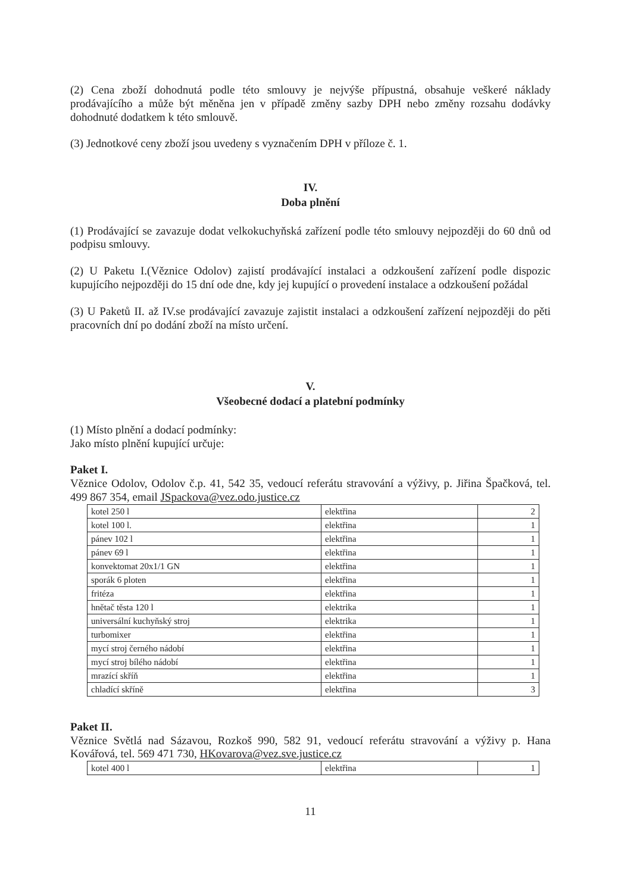(2) Cena zboží dohodnutá podle této smlouvy je nejvýše přípustná, obsahuje veškeré náklady prodávajícího a může být měněna jen v případě změny sazby DPH nebo změny rozsahu dodávky dohodnuté dodatkem k této smlouvě.
(3) Jednotkové ceny zboží jsou uvedeny s vyznačením DPH v příloze č. 1.
IV.
Doba plnění
(1) Prodávající se zavazuje dodat velkokuchyňská zařízení podle této smlouvy nejpozději do 60 dnů od podpisu smlouvy.
(2) U Paketu I.(Věznice Odolov) zajistí prodávající instalaci a odzkoušení zařízení podle dispozic kupujícího nejpozději do 15 dní ode dne, kdy jej kupující o provedení instalace a odzkoušení požádal
(3) U Paketů II. až IV.se prodávající zavazuje zajistit instalaci a odzkoušení zařízení nejpozději do pěti pracovních dní po dodání zboží na místo určení.
V.
Všeobecné dodací a platební podmínky
(1) Místo plnění a dodací podmínky:
Jako místo plnění kupující určuje:
Paket I.
Věznice Odolov, Odolov č.p. 41, 542 35, vedoucí referátu stravování a výživy, p. Jiřina Špačková, tel. 499 867 354, email JSpackova@vez.odo.justice.cz
| kotel 250 l | elektřina | 2 |
| kotel 100 l. | elektřina | 1 |
| pánev 102 l | elektřina | 1 |
| pánev 69 l | elektřina | 1 |
| konvektomat 20x1/1 GN | elektřina | 1 |
| sporák 6 ploten | elektřina | 1 |
| fritéza | elektřina | 1 |
| hnětač těsta 120 l | elektrika | 1 |
| universální kuchyňský stroj | elektrika | 1 |
| turbomixer | elektřina | 1 |
| mycí stroj černého nádobí | elektřina | 1 |
| mycí stroj bílého nádobí | elektřina | 1 |
| mrazící skříň | elektřina | 1 |
| chladící skříně | elektřina | 3 |
Paket II.
Věznice Světlá nad Sázavou, Rozkoš 990, 582 91, vedoucí referátu stravování a výživy p. Hana Kovářová, tel. 569 471 730, HKovarova@vez.sve.justice.cz
| kotel 400 l | elektřina | 1 |
11